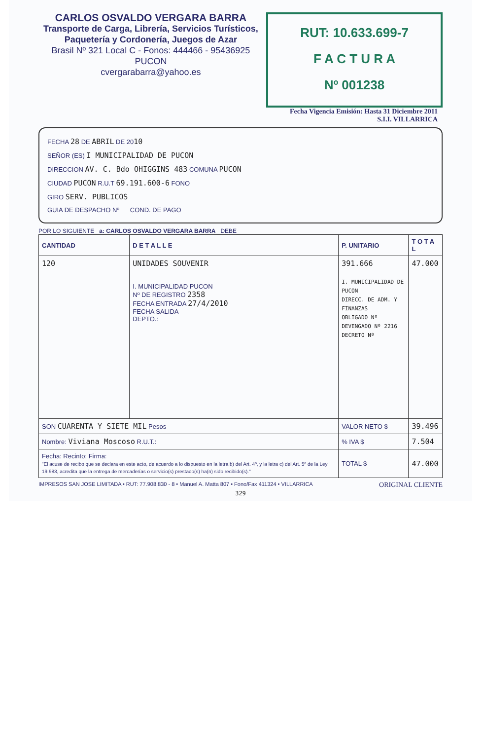CARLOS OSVALDO VERGARA BARRA
Transporte de Carga, Librería, Servicios Turísticos,
Paquetería y Cordonería, Juegos de Azar
Brasil Nº 321 Local C - Fonos: 444466 - 95436925
PUCON
cvergarabarra@yahoo.es
RUT: 10.633.699-7
F A C T U R A
Nº 001238
Fecha Vigencia Emisión: Hasta 31 Diciembre 2011
S.I.I. VILLARRICA
FECHA 28 DE ABRIL DE 2010
SEÑOR (ES) I MUNICIPALIDAD DE PUCON
DIRECCION AV. C. Bdo OHIGGINS 483 COMUNA PUCON
CIUDAD PUCON R.U.T 69.191.600-6 FONO
GIRO SERV. PUBLICOS
GUIA DE DESPACHO Nº COND. DE PAGO
POR LO SIGUIENTE a: CARLOS OSVALDO VERGARA BARRA DEBE
| CANTIDAD | D E T A L L E | P. UNITARIO | T O T A L |
| --- | --- | --- | --- |
| 120 | UNIDADES SOUVENIR I. MUNICIPALIDAD PUCON Nº DE REGISTRO 2358 FECHA ENTRADA 27/4/2010 FECHA SALIDA DEPTO.: | 391.666 I. MUNICIPALIDAD DE PUCON DIRECC. DE ADM. Y FINANZAS OBLIGADO Nº DEVENGADO Nº 2216 DECRETO Nº | 47.000 |
| SON CUARENTA Y SIETE MIL Pesos | | VALOR NETO $ | 39.496 |
| Nombre: Viviana Moscoso R.U.T.: | | % IVA $ | 7.504 |
| Fecha: Recinto: Firma: "El acuse de recibo que se declara en este acto, de acuerdo a lo dispuesto en la letra b) del Art. 4º, y la letra c) del Art. 5º de la Ley 19.983, acredita que la entrega de mercaderías o servicio(s) prestado(s) ha(n) sido recibido(s)." | | TOTAL $ | 47.000 |
IMPRESOS SAN JOSE LIMITADA • RUT: 77.908.830 - 8 • Manuel A. Matta 807 • Fono/Fax 411324 • VILLARRICA ORIGINAL CLIENTE
329